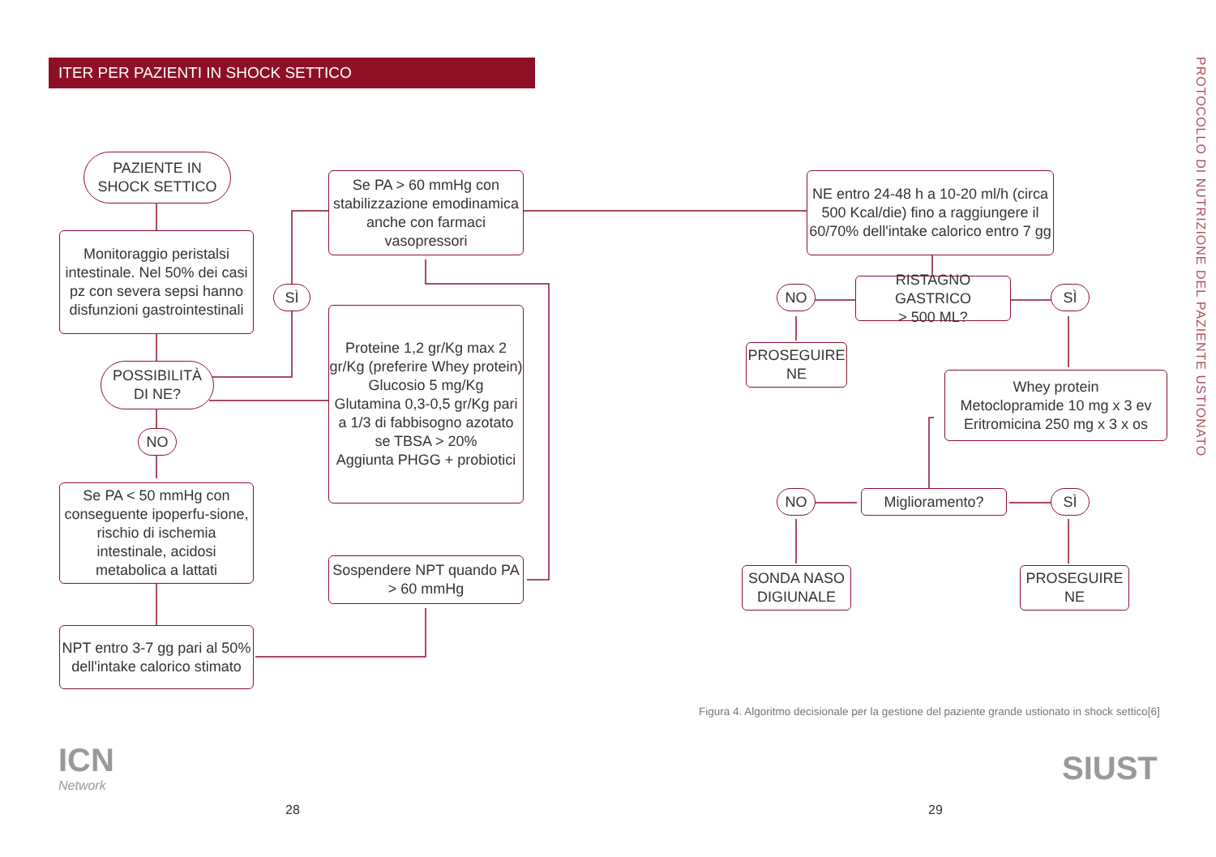ITER PER PAZIENTI IN SHOCK SETTICO
PROTOCOLLO DI NUTRIZIONE DEL PAZIENTE USTIONATO
PAZIENTE IN
SHOCK SETTICO
Monitoraggio peristalsi intestinale. Nel 50% dei casi pz con severa sepsi hanno disfunzioni gastrointestinali
POSSIBILITÀ
DI NE?
SÌ
NO
Se PA < 50 mmHg con conseguente ipoperfu-sione, rischio di ischemia intestinale, acidosi metabolica a lattati
NPT entro 3-7 gg pari al 50% dell'intake calorico stimato
Se PA > 60 mmHg con stabilizzazione emodinamica anche con farmaci vasopressori
Proteine 1,2 gr/Kg max 2 gr/Kg (preferire Whey protein)
Glucosio 5 mg/Kg
Glutamina 0,3-0,5 gr/Kg pari a 1/3 di fabbisogno azotato
se TBSA > 20%
Aggiunta PHGG + probiotici
Sospendere NPT quando PA > 60 mmHg
NE entro 24-48 h a 10-20 ml/h (circa 500 Kcal/die) fino a raggiungere il 60/70% dell'intake calorico entro 7 gg
NO
RISTAGNO GASTRICO
> 500 ML?
SÌ
PROSEGUIRE
NE
Whey protein
Metoclopramide 10 mg x 3 ev
Eritromicina 250 mg x 3 x os
NO Miglioramento? SÌ
SONDA NASO
DIGIUNALE
PROSEGUIRE
NE
Figura 4. Algoritmo decisionale per la gestione del paziente grande ustionato in shock settico[6]
ICN
Network
SIUST
28 29